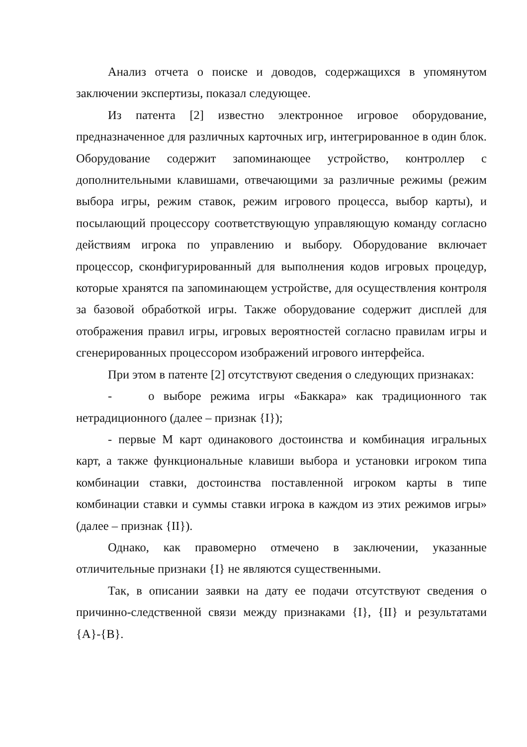Анализ отчета о поиске и доводов, содержащихся в упомянутом заключении экспертизы, показал следующее.
Из патента [2] известно электронное игровое оборудование, предназначенное для различных карточных игр, интегрированное в один блок. Оборудование содержит запоминающее устройство, контроллер с дополнительными клавишами, отвечающими за различные режимы (режим выбора игры, режим ставок, режим игрового процесса, выбор карты), и посылающий процессору соответствующую управляющую команду согласно действиям игрока по управлению и выбору. Оборудование включает процессор, сконфигурированный для выполнения кодов игровых процедур, которые хранятся па запоминающем устройстве, для осуществления контроля за базовой обработкой игры. Также оборудование содержит дисплей для отображения правил игры, игровых вероятностей согласно правилам игры и сгенерированных процессором изображений игрового интерфейса.
При этом в патенте [2] отсутствуют сведения о следующих признаках:
- о выборе режима игры «Баккара» как традиционного так нетрадиционного (далее – признак {I});
- первые М карт одинакового достоинства и комбинация игральных карт, а также функциональные клавиши выбора и установки игроком типа комбинации ставки, достоинства поставленной игроком карты в типе комбинации ставки и суммы ставки игрока в каждом из этих режимов игры» (далее – признак {II}).
Однако, как правомерно отмечено в заключении, указанные отличительные признаки {I} не являются существенными.
Так, в описании заявки на дату ее подачи отсутствуют сведения о причинно-следственной связи между признаками {I}, {II} и результатами {A}-{B}.